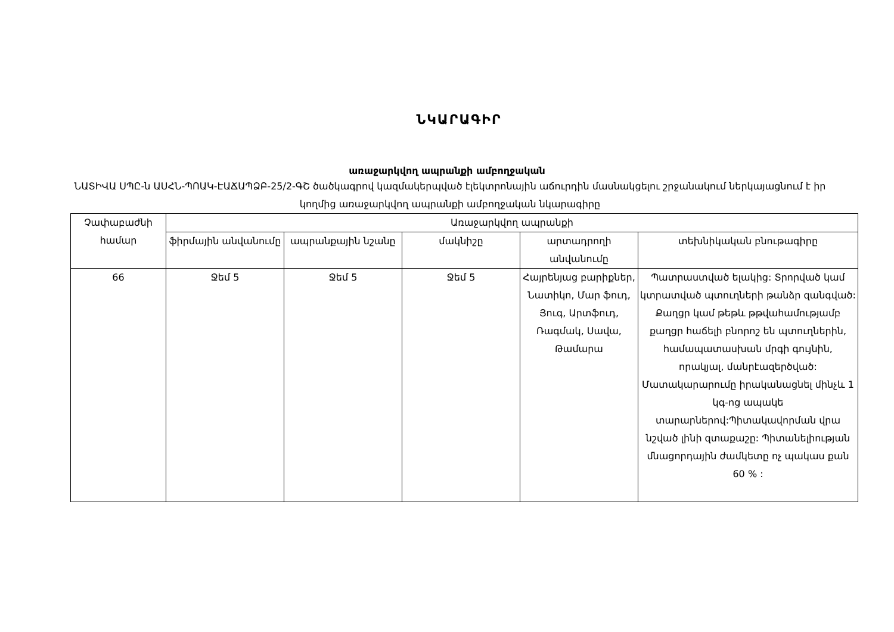ՆԿԱՐԱԳԻՐ
առաջարկվող ապրանքի ամբողջական
ՆԱՏԻՎԱ ՍՊԸ-ն ԱՍՀՆ-ՊՈԱԿ-ԷԱՃԱՊՁԲ-25/2-ԳՇ ծածկագրով կազմակերպված էլեկտրոնային աճուրդին մասնակցելու շրջանակում ներկայացնում է իր կողմից առաջարկվող ապրանքի ամբողջական նկարագիրը
| Չափաբաժնի համար | Առաջարկվող ապրանքի | | | | |
| --- | --- | --- | --- | --- | --- |
| | ֆիրմային անվանումը | ապրանքային նշանը | մակնիշը | արտադրողի անվանումը | տեխնիկական բնութագիրը |
| 66 | Ջեմ 5 | Ջեմ 5 | Ջեմ 5 | Հայրենյաց բարիքներ, Նատիկո, Մար ֆուդ, Յուգ, Արտֆուդ, Ռագմակ, Սավա, Թամարա | Պատրաստված ելակից: Տրորված կամ կտրատված պտուղների թանձր զանգված: Քաղցր կամ թեթև թթվահամությամբ քաղցր հաճելի բնորոշ են պտուղներին, համապատասխան մրգի գույնին, որակյալ, մանրէազերծված: Մատակարարումը իրականացնել մինչև 1 կգ-ոց ապակե տարարներով:Պիտակավորման վրա նշված լինի զտաքաշը: Պիտանելիության մնացորդային ժամկետը ոչ պակաս քան 60 % : |